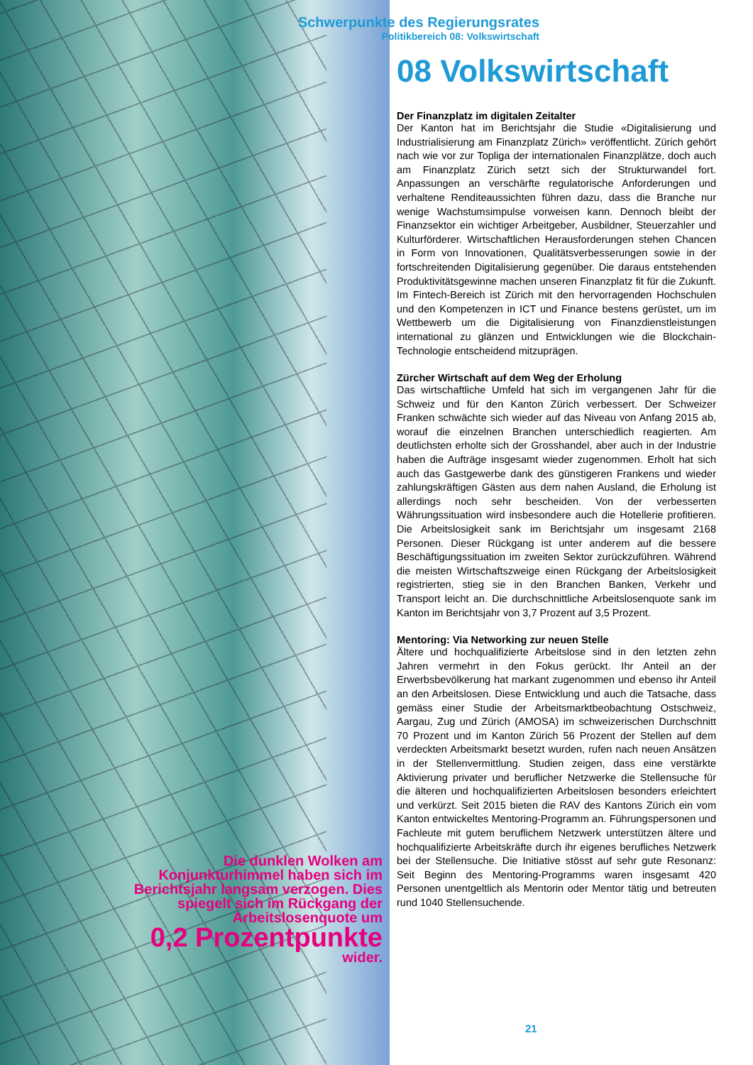Schwerpunkte des Regierungsrates
Politikbereich 08: Volkswirtschaft
08 Volkswirtschaft
Der Finanzplatz im digitalen Zeitalter
Der Kanton hat im Berichtsjahr die Studie «Digitalisierung und Industrialisierung am Finanzplatz Zürich» veröffentlicht. Zürich gehört nach wie vor zur Topliga der internationalen Finanzplätze, doch auch am Finanzplatz Zürich setzt sich der Strukturwandel fort. Anpassungen an verschärfte regulatorische Anforderungen und verhaltene Renditeaussichten führen dazu, dass die Branche nur wenige Wachstumsimpulse vorweisen kann. Dennoch bleibt der Finanzsektor ein wichtiger Arbeitgeber, Ausbildner, Steuerzahler und Kulturförderer. Wirtschaftlichen Herausforderungen stehen Chancen in Form von Innovationen, Qualitätsverbesserungen sowie in der fortschreitenden Digitalisierung gegenüber. Die daraus entstehenden Produktivitätsgewinne machen unseren Finanzplatz fit für die Zukunft. Im Fintech-Bereich ist Zürich mit den hervorragenden Hochschulen und den Kompetenzen in ICT und Finance bestens gerüstet, um im Wettbewerb um die Digitalisierung von Finanzdienstleistungen international zu glänzen und Entwicklungen wie die Blockchain-Technologie entscheidend mitzuprägen.
Zürcher Wirtschaft auf dem Weg der Erholung
Das wirtschaftliche Umfeld hat sich im vergangenen Jahr für die Schweiz und für den Kanton Zürich verbessert. Der Schweizer Franken schwächte sich wieder auf das Niveau von Anfang 2015 ab, worauf die einzelnen Branchen unterschiedlich reagierten. Am deutlichsten erholte sich der Grosshandel, aber auch in der Industrie haben die Aufträge insgesamt wieder zugenommen. Erholt hat sich auch das Gastgewerbe dank des günstigeren Frankens und wieder zahlungskräftigen Gästen aus dem nahen Ausland, die Erholung ist allerdings noch sehr bescheiden. Von der verbesserten Währungssituation wird insbesondere auch die Hotellerie profitieren. Die Arbeitslosigkeit sank im Berichtsjahr um insgesamt 2168 Personen. Dieser Rückgang ist unter anderem auf die bessere Beschäftigungssituation im zweiten Sektor zurückzuführen. Während die meisten Wirtschaftszweige einen Rückgang der Arbeitslosigkeit registrierten, stieg sie in den Branchen Banken, Verkehr und Transport leicht an. Die durchschnittliche Arbeitslosenquote sank im Kanton im Berichtsjahr von 3,7 Prozent auf 3,5 Prozent.
Mentoring: Via Networking zur neuen Stelle
Ältere und hochqualifizierte Arbeitslose sind in den letzten zehn Jahren vermehrt in den Fokus gerückt. Ihr Anteil an der Erwerbsbevölkerung hat markant zugenommen und ebenso ihr Anteil an den Arbeitslosen. Diese Entwicklung und auch die Tatsache, dass gemäss einer Studie der Arbeitsmarktbeobachtung Ostschweiz, Aargau, Zug und Zürich (AMOSA) im schweizerischen Durchschnitt 70 Prozent und im Kanton Zürich 56 Prozent der Stellen auf dem verdeckten Arbeitsmarkt besetzt wurden, rufen nach neuen Ansätzen in der Stellenvermittlung. Studien zeigen, dass eine verstärkte Aktivierung privater und beruflicher Netzwerke die Stellensuche für die älteren und hochqualifizierten Arbeitslosen besonders erleichtert und verkürzt. Seit 2015 bieten die RAV des Kantons Zürich ein vom Kanton entwickeltes Mentoring-Programm an. Führungspersonen und Fachleute mit gutem beruflichem Netzwerk unterstützen ältere und hochqualifizierte Arbeitskräfte durch ihr eigenes berufliches Netzwerk bei der Stellensuche. Die Initiative stösst auf sehr gute Resonanz: Seit Beginn des Mentoring-Programms waren insgesamt 420 Personen unentgeltlich als Mentorin oder Mentor tätig und betreuten rund 1040 Stellensuchende.
Die dunklen Wolken am Konjunkturhimmel haben sich im Berichtsjahr langsam verzogen. Dies spiegelt sich im Rückgang der Arbeitslosenquote um
0,2 Prozentpunkte
wider.
21